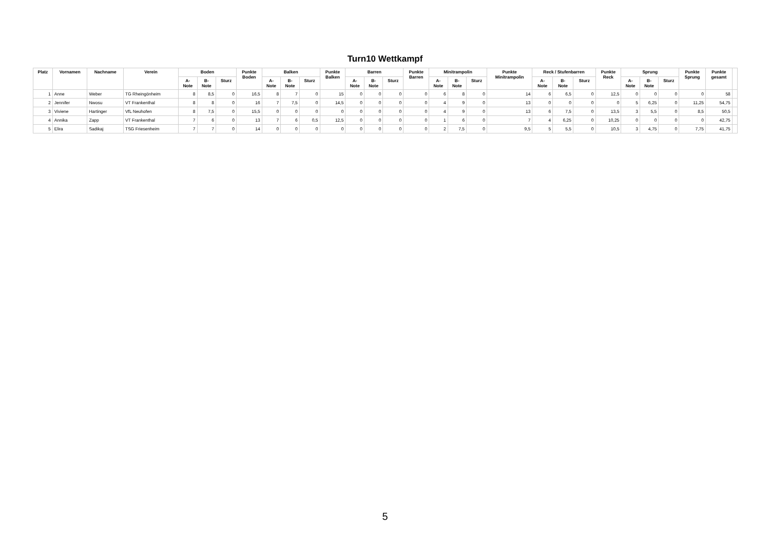Turn10 Wettkampf
| Platz | Vornamen | Nachname | Verein | Boden | | | Punkte Boden | Balken | | | Punkte Balken | Barren | | | Punkte Barren | Minitrampolin | | | Punkte Minitrampolin | Reck / Stufenbarren | | | Punkte Reck | Sprung | | | Punkte Sprung | Punkte gesamt | |
| --- | --- | --- | --- | --- | --- | --- | --- | --- | --- | --- | --- | --- | --- | --- | --- | --- | --- | --- | --- | --- | --- | --- | --- | --- | --- | --- | --- | --- | --- |
| | | | | A- Note | B- Note | Sturz | | A- Note | B- Note | Sturz | | A- Note | B- Note | Sturz | | A- Note | B- Note | Sturz | | A- Note | B- Note | Sturz | | A- Note | B- Note | Sturz | | | |
| 1 | Anne | Weber | TG Rheingönheim | 8 | 8,5 | 0 | 16,5 | 8 | 7 | 0 | 15 | 0 | 0 | 0 | 0 | 6 | 8 | 0 | 14 | 6 | 6,5 | 0 | 12,5 | 0 | 0 | 0 | 0 | 58 | |
| 2 | Jennifer | Nwosu | VT Frankenthal | 8 | 8 | 0 | 16 | 7 | 7,5 | 0 | 14,5 | 0 | 0 | 0 | 0 | 4 | 9 | 0 | 13 | 0 | 0 | 0 | 0 | 5 | 6,25 | 0 | 11,25 | 54,75 | |
| 3 | Viviene | Hartinger | VfL Neuhofen | 8 | 7,5 | 0 | 15,5 | 0 | 0 | 0 | 0 | 0 | 0 | 0 | 0 | 4 | 9 | 0 | 13 | 6 | 7,5 | 0 | 13,5 | 3 | 5,5 | 0 | 8,5 | 50,5 | |
| 4 | Annika | Zapp | VT Frankenthal | 7 | 6 | 0 | 13 | 7 | 6 | 0,5 | 12,5 | 0 | 0 | 0 | 0 | 1 | 6 | 0 | 7 | 4 | 6,25 | 0 | 10,25 | 0 | 0 | 0 | 0 | 42,75 | |
| 5 | Elira | Sadikaj | TSG Friesenheim | 7 | 7 | 0 | 14 | 0 | 0 | 0 | 0 | 0 | 0 | 0 | 0 | 2 | 7,5 | 0 | 9,5 | 5 | 5,5 | 0 | 10,5 | 3 | 4,75 | 0 | 7,75 | 41,75 | |
5